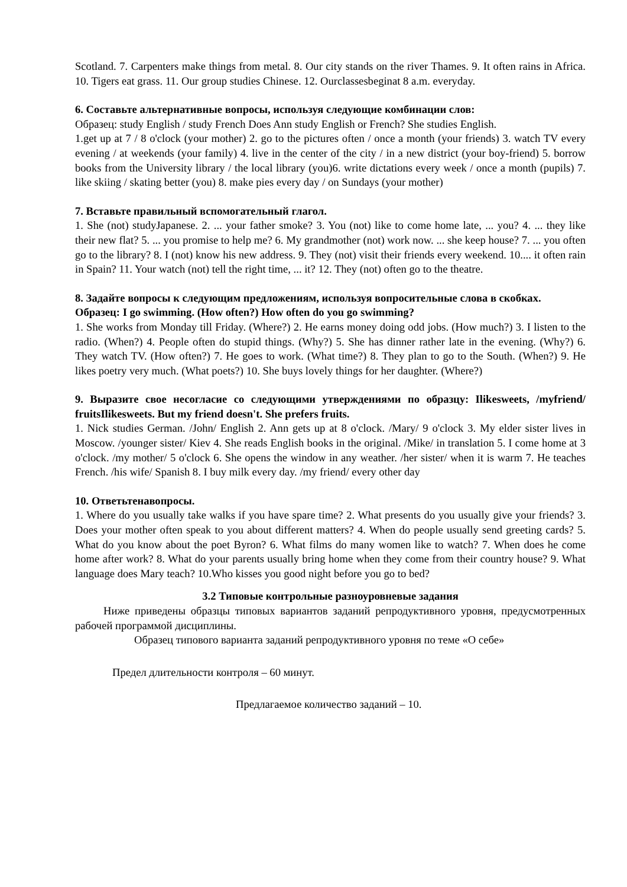Scotland. 7. Carpenters make things from metal. 8. Our city stands on the river Thames. 9. It often rains in Africa. 10. Tigers eat grass. 11. Our group studies Chinese. 12. Ourclassesbeginat 8 a.m. everyday.
6. Составьте альтернативные вопросы, используя следующие комбинации слов:
Образец: study English / study French Does Ann study English or French? She studies English.
1.get up at 7 / 8 o'clock (your mother) 2. go to the pictures often / once a month (your friends) 3. watch TV every evening / at weekends (your family) 4. live in the center of the city / in a new district (your boy-friend) 5. borrow books from the University library / the local library (you)6. write dictations every week / once a month (pupils) 7. like skiing / skating better (you) 8. make pies every day / on Sundays (your mother)
7. Вставьте правильный вспомогательный глагол.
1. She (not) studyJapanese. 2. ... your father smoke? 3. You (not) like to come home late, ... you? 4. ... they like their new flat? 5. ... you promise to help me? 6. My grandmother (not) work now. ... she keep house? 7. ... you often go to the library? 8. I (not) know his new address. 9. They (not) visit their friends every weekend. 10.... it often rain in Spain? 11. Your watch (not) tell the right time, ... it? 12. They (not) often go to the theatre.
8. Задайте вопросы к следующим предложениям, используя вопросительные слова в скобках.
Образец: I go swimming. (How often?) How often do you go swimming?
1. She works from Monday till Friday. (Where?) 2. He earns money doing odd jobs. (How much?) 3. I listen to the radio. (When?) 4. People often do stupid things. (Why?) 5. She has dinner rather late in the evening. (Why?) 6. They watch TV. (How often?) 7. He goes to work. (What time?) 8. They plan to go to the South. (When?) 9. He likes poetry very much. (What poets?) 10. She buys lovely things for her daughter. (Where?)
9. Выразите свое несогласие со следующими утверждениями по образцу: Ilikesweets, /myfriend/ fruitsIlikesweets. But my friend doesn't. She prefers fruits.
1. Nick studies German. /John/ English 2. Ann gets up at 8 o'clock. /Mary/ 9 o'clock 3. My elder sister lives in Moscow. /younger sister/ Kiev 4. She reads English books in the original. /Mike/ in translation 5. I come home at 3 o'clock. /my mother/ 5 o'clock 6. She opens the window in any weather. /her sister/ when it is warm 7. He teaches French. /his wife/ Spanish 8. I buy milk every day. /my friend/ every other day
10. Ответьтенавопросы.
1. Where do you usually take walks if you have spare time? 2. What presents do you usually give your friends? 3. Does your mother often speak to you about different matters? 4. When do people usually send greeting cards? 5. What do you know about the poet Byron? 6. What films do many women like to watch? 7. When does he come home after work? 8. What do your parents usually bring home when they come from their country house? 9. What language does Mary teach? 10.Who kisses you good night before you go to bed?
3.2 Типовые контрольные разноуровневые задания
Ниже приведены образцы типовых вариантов заданий репродуктивного уровня, предусмотренных рабочей программой дисциплины.
Образец типового варианта заданий репродуктивного уровня по теме «О себе»
Предел длительности контроля – 60 минут.
Предлагаемое количество заданий – 10.